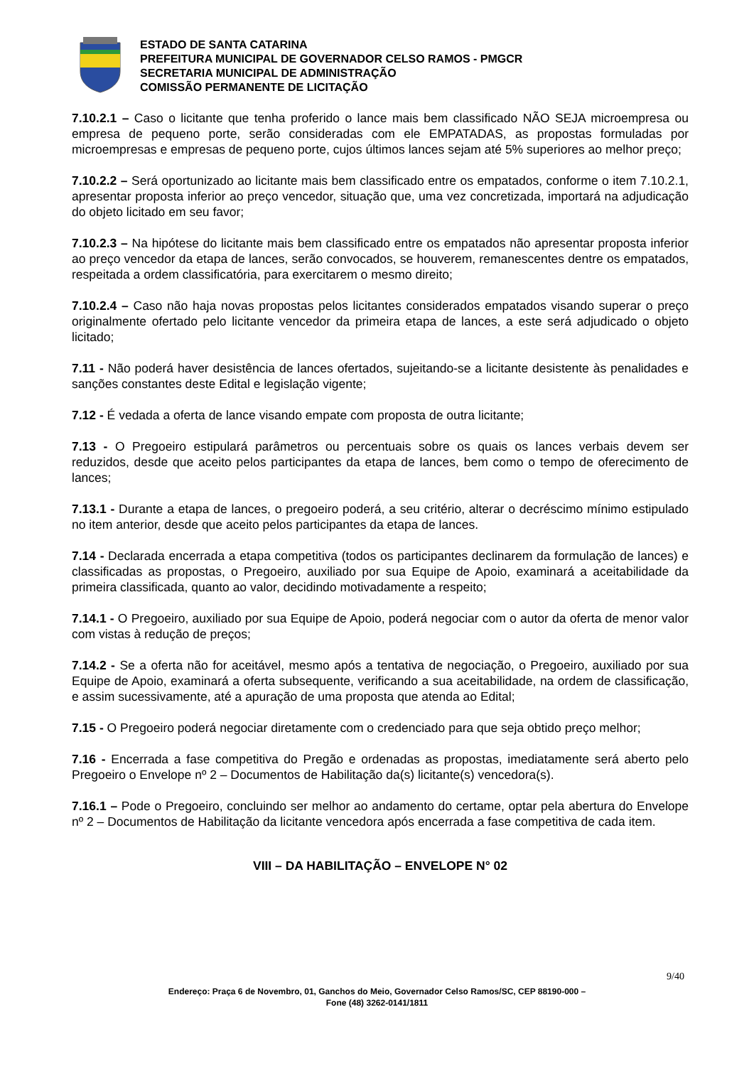ESTADO DE SANTA CATARINA
PREFEITURA MUNICIPAL DE GOVERNADOR CELSO RAMOS - PMGCR
SECRETARIA MUNICIPAL DE ADMINISTRAÇÃO
COMISSÃO PERMANENTE DE LICITAÇÃO
7.10.2.1 – Caso o licitante que tenha proferido o lance mais bem classificado NÃO SEJA microempresa ou empresa de pequeno porte, serão consideradas com ele EMPATADAS, as propostas formuladas por microempresas e empresas de pequeno porte, cujos últimos lances sejam até 5% superiores ao melhor preço;
7.10.2.2 – Será oportunizado ao licitante mais bem classificado entre os empatados, conforme o item 7.10.2.1, apresentar proposta inferior ao preço vencedor, situação que, uma vez concretizada, importará na adjudicação do objeto licitado em seu favor;
7.10.2.3 – Na hipótese do licitante mais bem classificado entre os empatados não apresentar proposta inferior ao preço vencedor da etapa de lances, serão convocados, se houverem, remanescentes dentre os empatados, respeitada a ordem classificatória, para exercitarem o mesmo direito;
7.10.2.4 – Caso não haja novas propostas pelos licitantes considerados empatados visando superar o preço originalmente ofertado pelo licitante vencedor da primeira etapa de lances, a este será adjudicado o objeto licitado;
7.11 - Não poderá haver desistência de lances ofertados, sujeitando-se a licitante desistente às penalidades e sanções constantes deste Edital e legislação vigente;
7.12 - É vedada a oferta de lance visando empate com proposta de outra licitante;
7.13 - O Pregoeiro estipulará parâmetros ou percentuais sobre os quais os lances verbais devem ser reduzidos, desde que aceito pelos participantes da etapa de lances, bem como o tempo de oferecimento de lances;
7.13.1 - Durante a etapa de lances, o pregoeiro poderá, a seu critério, alterar o decréscimo mínimo estipulado no item anterior, desde que aceito pelos participantes da etapa de lances.
7.14 - Declarada encerrada a etapa competitiva (todos os participantes declinarem da formulação de lances) e classificadas as propostas, o Pregoeiro, auxiliado por sua Equipe de Apoio, examinará a aceitabilidade da primeira classificada, quanto ao valor, decidindo motivadamente a respeito;
7.14.1 - O Pregoeiro, auxiliado por sua Equipe de Apoio, poderá negociar com o autor da oferta de menor valor com vistas à redução de preços;
7.14.2 - Se a oferta não for aceitável, mesmo após a tentativa de negociação, o Pregoeiro, auxiliado por sua Equipe de Apoio, examinará a oferta subsequente, verificando a sua aceitabilidade, na ordem de classificação, e assim sucessivamente, até a apuração de uma proposta que atenda ao Edital;
7.15 - O Pregoeiro poderá negociar diretamente com o credenciado para que seja obtido preço melhor;
7.16 - Encerrada a fase competitiva do Pregão e ordenadas as propostas, imediatamente será aberto pelo Pregoeiro o Envelope nº 2 – Documentos de Habilitação da(s) licitante(s) vencedora(s).
7.16.1 – Pode o Pregoeiro, concluindo ser melhor ao andamento do certame, optar pela abertura do Envelope nº 2 – Documentos de Habilitação da licitante vencedora após encerrada a fase competitiva de cada item.
VIII – DA HABILITAÇÃO – ENVELOPE N° 02
9/40
Endereço: Praça 6 de Novembro, 01, Ganchos do Meio, Governador Celso Ramos/SC, CEP 88190-000 –
Fone (48) 3262-0141/1811